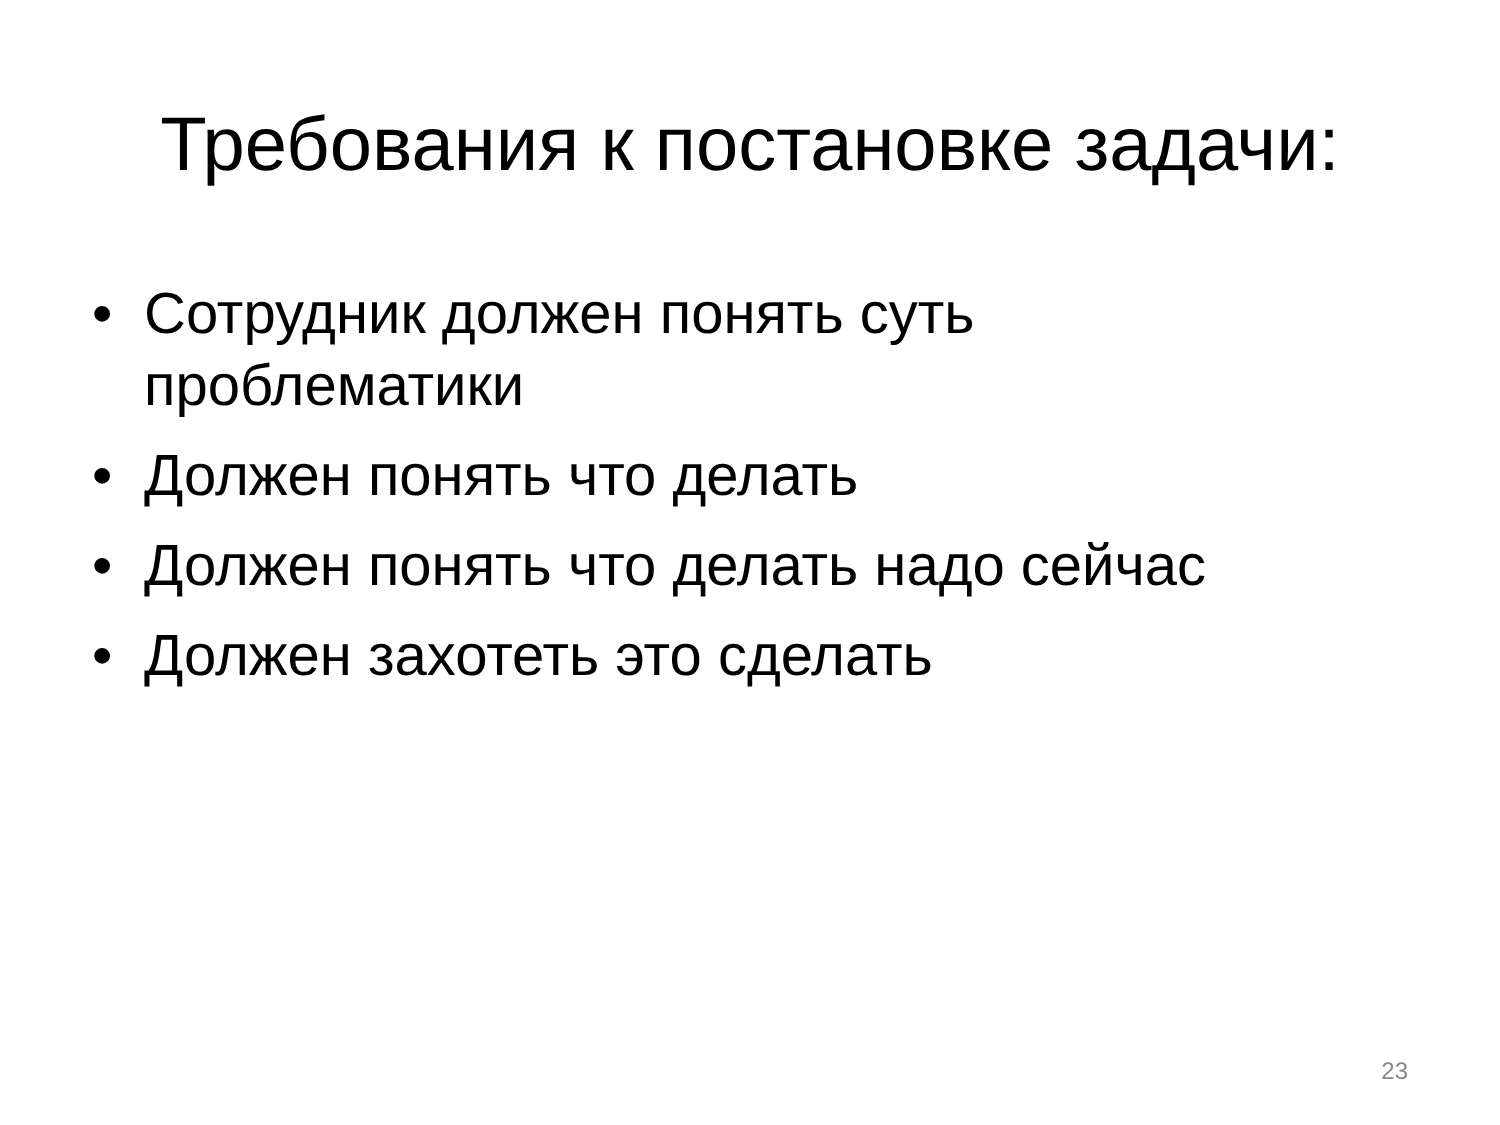Требования к постановке задачи:
• Сотрудник должен понять суть проблематики
• Должен понять что делать
• Должен понять что делать надо сейчас
• Должен захотеть это сделать
23